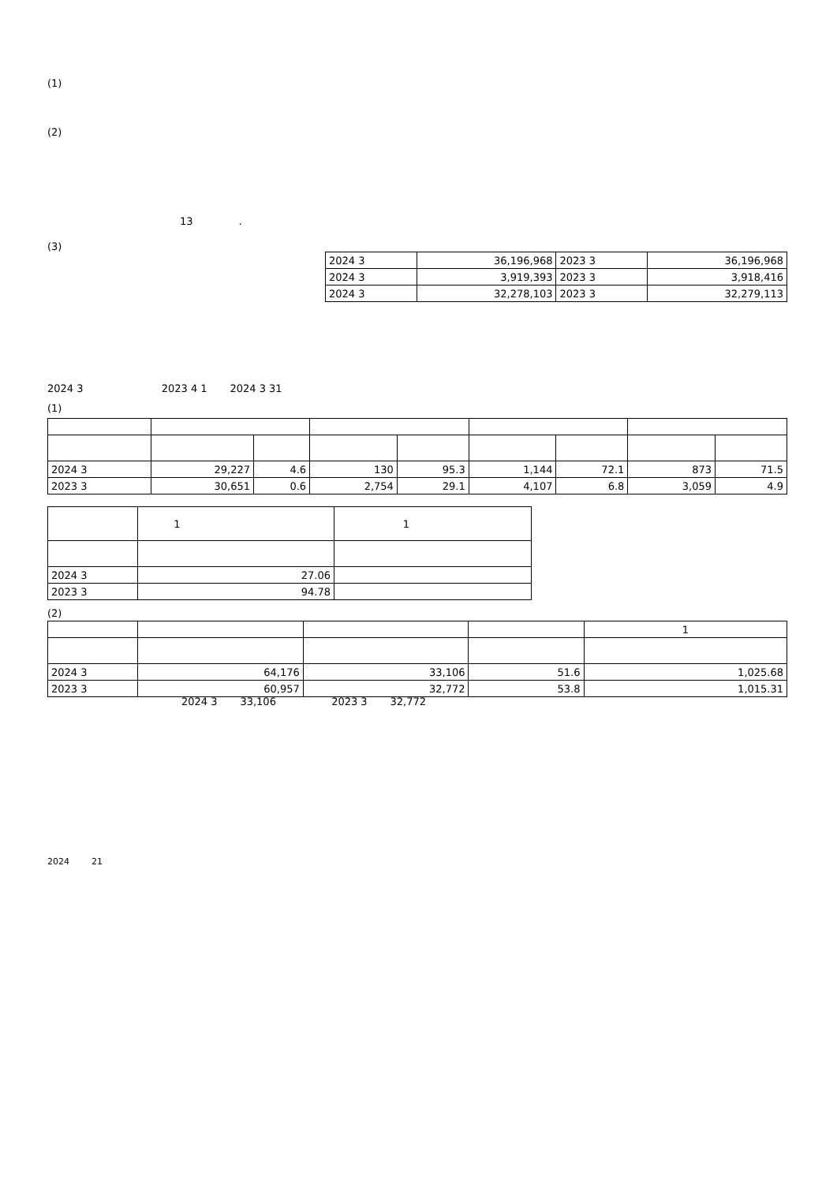(1)
(2)
13 .
(3)
| 2024 3 | 36,196,968 | 2023 3 | 36,196,968 |
| 2024 3 | 3,919,393 | 2023 3 | 3,918,416 |
| 2024 3 | 32,278,103 | 2023 3 | 32,279,113 |
2024 3 2023 4 1 2024 3 31
(1)
| 2024 3 | 29,227 | 4.6 | 130 | 95.3 | 1,144 | 72.1 | 873 | 71.5 |
| 2023 3 | 30,651 | 0.6 | 2,754 | 29.1 | 4,107 | 6.8 | 3,059 | 4.9 |
| | 1 | 1 |
| 2024 3 | 27.06 | |
| 2023 3 | 94.78 | |
(2)
| | | | | 1 |
| 2024 3 | 64,176 | 33,106 | 51.6 | 1,025.68 |
| 2023 3 | 60,957 | 32,772 | 53.8 | 1,015.31 |
2024 3 33,106 2023 3 32,772
2024 21